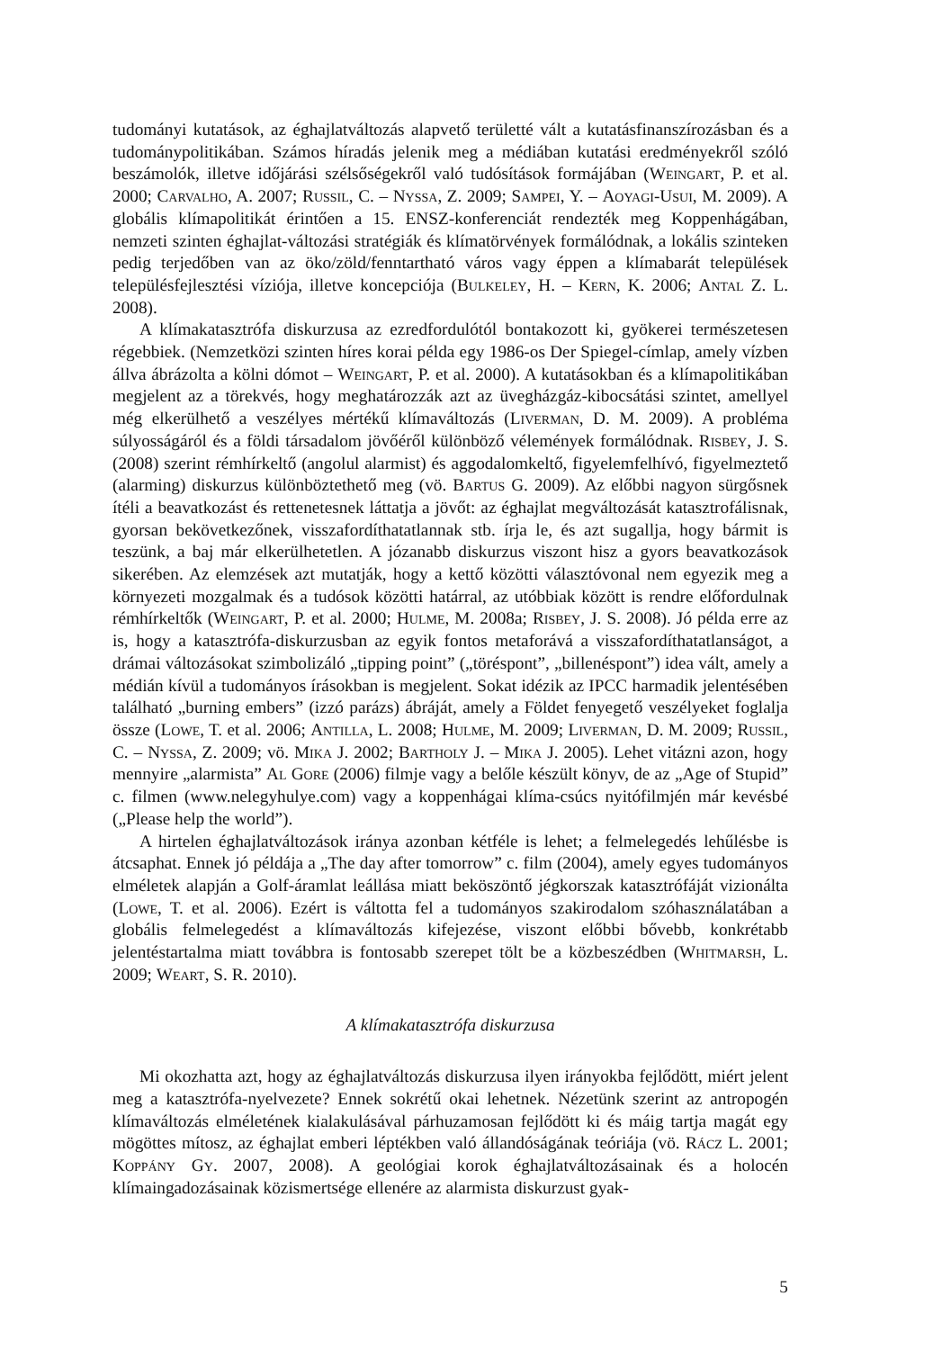tudományi kutatások, az éghajlatváltozás alapvető területté vált a kutatásfinanszírozásban és a tudománypolitikában. Számos híradás jelenik meg a médiában kutatási eredményekről szóló beszámolók, illetve időjárási szélsőségekről való tudósítások formájában (Weingart, P. et al. 2000; Carvalho, A. 2007; Russil, C. – Nyssa, Z. 2009; Sampei, Y. – Aoyagi-Usui, M. 2009). A globális klímapolitikát érintően a 15. ENSZ-konferenciát rendezték meg Koppenhágában, nemzeti szinten éghajlat-változási stratégiák és klímatörvények formálódnak, a lokális szinteken pedig terjedőben van az öko/zöld/fenntartható város vagy éppen a klímabarát települések településfejlesztési víziója, illetve koncepciója (Bulkeley, H. – Kern, K. 2006; Antal Z. L. 2008).
A klímakatasztrófa diskurzusa az ezredfordulótól bontakozott ki, gyökerei természetesen régebbiek. (Nemzetközi szinten híres korai példa egy 1986-os Der Spiegel-címlap, amely vízben állva ábrázolta a kölni dómot – Weingart, P. et al. 2000). A kutatásokban és a klímapolitikában megjelent az a törekvés, hogy meghatározzák azt az üvegházgáz-kibocsátási szintet, amellyel még elkerülhető a veszélyes mértékű klímaváltozás (Liverman, D. M. 2009). A probléma súlyosságáról és a földi társadalom jövőéről különböző vélemények formálódnak. Risbey, J. S. (2008) szerint rémhírkeltő (angolul alarmist) és aggodalomkeltő, figyelemfelhívó, figyelmeztető (alarming) diskurzus különböztethető meg (vö. Bartus G. 2009). Az előbbi nagyon sürgősnek ítéli a beavatkozást és rettenetesnek láttatja a jövőt: az éghajlat megváltozását katasztrofálisnak, gyorsan bekövetkezőnek, visszafordíthatatlannak stb. írja le, és azt sugallja, hogy bármit is teszünk, a baj már elkerülhetetlen. A józanabb diskurzus viszont hisz a gyors beavatkozások sikerében. Az elemzések azt mutatják, hogy a kettő közötti választóvonal nem egyezik meg a környezeti mozgalmak és a tudósok közötti határral, az utóbbiak között is rendre előfordulnak rémhírkeltők (Weingart, P. et al. 2000; Hulme, M. 2008a; Risbey, J. S. 2008). Jó példa erre az is, hogy a katasztrófa-diskurzusban az egyik fontos metaforává a visszafordíthatatlanságot, a drámai változásokat szimbolizáló „tipping point” („töréspont”, „billenéspont”) idea vált, amely a médián kívül a tudományos írásokban is megjelent. Sokat idézik az IPCC harmadik jelentésében található „burning embers” (izzó parázs) ábráját, amely a Földet fenyegető veszélyeket foglalja össze (Lowe, T. et al. 2006; Antilla, L. 2008; Hulme, M. 2009; Liverman, D. M. 2009; Russil, C. – Nyssa, Z. 2009; vö. Mika J. 2002; Bartholy J. – Mika J. 2005). Lehet vitázni azon, hogy mennyire „alarmista” Al Gore (2006) filmje vagy a belőle készült könyv, de az „Age of Stupid” c. filmen (www.nelegyhulye.com) vagy a koppenhágai klíma-csúcs nyitófilmjén már kevésbé („Please help the world”).
A hirtelen éghajlatváltozások iránya azonban kétféle is lehet; a felmelegedés lehűlésbe is átcsaphat. Ennek jó példája a „The day after tomorrow” c. film (2004), amely egyes tudományos elméletek alapján a Golf-áramlat leállása miatt beköszöntő jégkorszak katasztrófáját vizionálta (Lowe, T. et al. 2006). Ezért is váltotta fel a tudományos szakirodalom szóhasználatában a globális felmelegedést a klímaváltozás kifejezése, viszont előbbi bővebb, konkrétabb jelentéstartalma miatt továbbra is fontosabb szerepet tölt be a közbeszédben (Whitmarsh, L. 2009; Weart, S. R. 2010).
A klímakatasztrófa diskurzusa
Mi okozhatta azt, hogy az éghajlatváltozás diskurzusa ilyen irányokba fejlődött, miért jelent meg a katasztrófa-nyelvezete? Ennek sokrétű okai lehetnek. Nézetünk szerint az antropogén klímaváltozás elméletének kialakulásával párhuzamosan fejlődött ki és máig tartja magát egy mögöttes mítosz, az éghajlat emberi léptékben való állandóságának teóriája (vö. Rácz L. 2001; Koppány Gy. 2007, 2008). A geológiai korok éghajlatváltozásainak és a holocén klímaingadozásainak közismertsége ellenére az alarmista diskurzust gyak-
5